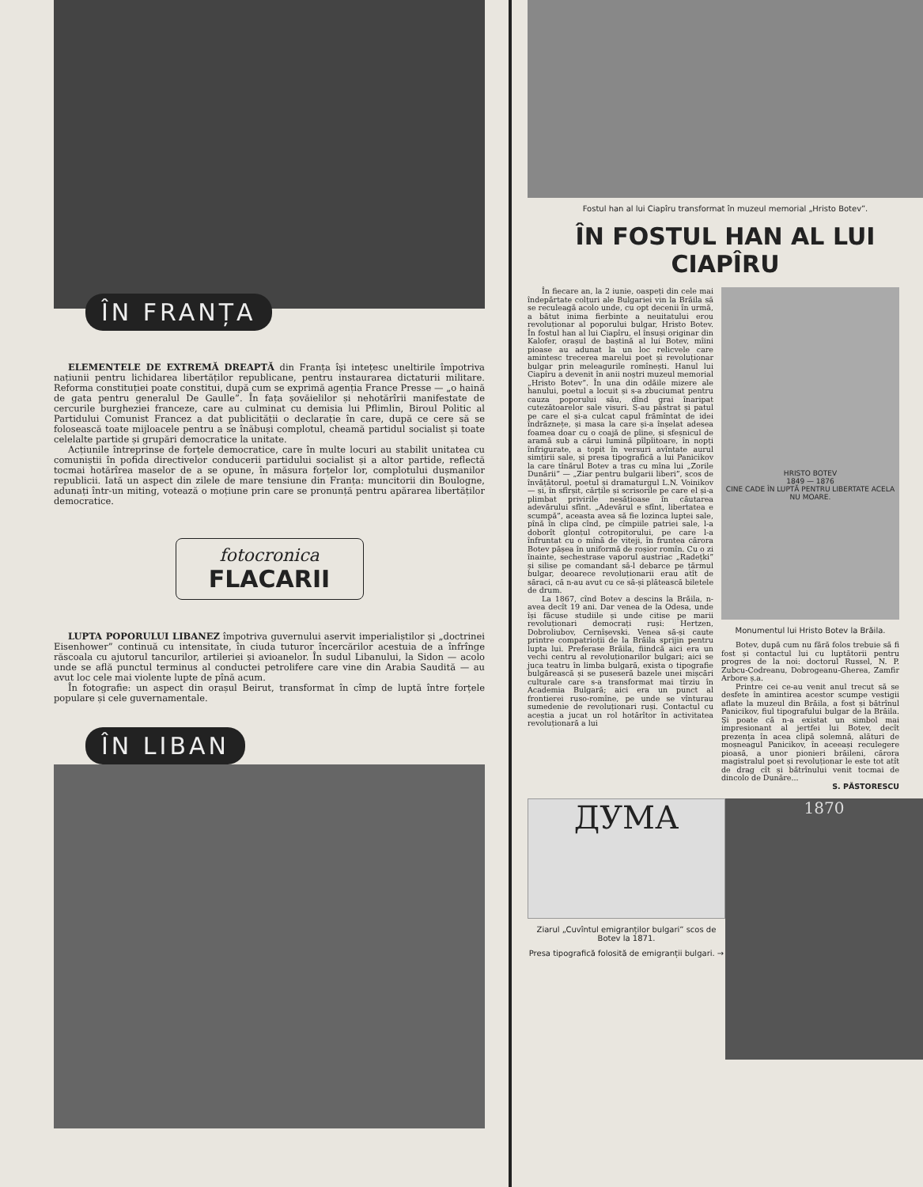ÎN FRANȚA
ELEMENTELE DE EXTREMĂ DREAPTĂ din Franța își intețesc uneltirile împotriva națiunii pentru lichidarea libertăților republicane, pentru instaurarea dictaturii militare. Reforma constituției poate constitui, după cum se exprimă agenția France Presse — „o haină de gata pentru generalul De Gaulle”. În fața șovăielilor și nehotărîrii manifestate de cercurile burgheziei franceze, care au culminat cu demisia lui Pflimlin, Biroul Politic al Partidului Comunist Francez a dat publicității o declarație în care, după ce cere să se folosească toate mijloacele pentru a se înăbuși complotul, cheamă partidul socialist și toate celelalte partide și grupări democratice la unitate.
Acțiunile întreprinse de forțele democratice, care în multe locuri au stabilit unitatea cu comuniștii în pofida directivelor conducerii partidului socialist și a altor partide, reflectă tocmai hotărîrea maselor de a se opune, în măsura forțelor lor, complotului dușmanilor republicii. Iată un aspect din zilele de mare tensiune din Franța: muncitorii din Boulogne, adunați într-un miting, votează o moțiune prin care se pronunță pentru apărarea libertăților democratice.
fotocronica
FLACARII
LUPTA POPORULUI LIBANEZ împotriva guvernului aservit imperialiștilor și „doctrinei Eisenhower” continuă cu intensitate, în ciuda tuturor încercărilor acestuia de a înfrînge răscoala cu ajutorul tancurilor, artileriei și avioanelor. În sudul Libanului, la Sidon — acolo unde se află punctul terminus al conductei petrolifere care vine din Arabia Saudită — au avut loc cele mai violente lupte de pînă acum.
În fotografie: un aspect din orașul Beirut, transformat în cîmp de luptă între forțele populare și cele guvernamentale.
ÎN LIBAN
Fostul han al lui Ciapîru transformat în muzeul memorial „Hristo Botev”.
ÎN FOSTUL HAN AL LUI CIAPÎRU
În fiecare an, la 2 iunie, oaspeți din cele mai îndepărtate colțuri ale Bulgariei vin la Brăila să se reculeagă acolo unde, cu opt decenii în urmă, a bătut inima fierbinte a neuitatului erou revoluționar al poporului bulgar, Hristo Botev. În fostul han al lui Ciapîru, el însuși originar din Kalofer, orașul de baștină al lui Botev, mîini pioase au adunat la un loc relicvele care amintesc trecerea marelui poet și revoluționar bulgar prin meleagurile romînești. Hanul lui Ciapîru a devenit în anii noștri muzeul memorial „Hristo Botev”. În una din odăile mizere ale hanului, poetul a locuit și s-a zbuciumat pentru cauza poporului său, dînd grai înaripat cutezătoarelor sale visuri. S-au păstrat și patul pe care el și-a culcat capul frămîntat de idei îndrăznețe, și masa la care și-a înșelat adesea foamea doar cu o coajă de pîine, și sfeșnicul de aramă sub a cărui lumină pîlpîitoare, în nopți înfrigurate, a topit în versuri avîntate aurul simțirii sale, și presa tipografică a lui Panicikov la care tînărul Botev a tras cu mîna lui „Zorile Dunării” — „Ziar pentru bulgarii liberi”, scos de învățătorul, poetul și dramaturgul L.N. Voinikov — și, în sfîrșit, cărțile și scrisorile pe care el și-a plimbat privirile nesățioase în căutarea adevărului sfînt. „Adevărul e sfînt, libertatea e scumpă”, aceasta avea să fie lozinca luptei sale, pînă în clipa cînd, pe cîmpiile patriei sale, l-a doborît glonțul cotropitorului, pe care l-a înfruntat cu o mînă de viteji, în fruntea cărora Botev pășea în uniformă de roșior romîn. Cu o zi înainte, sechestrase vaporul austriac „Radețki” și silise pe comandant să-l debarce pe țărmul bulgar, deoarece revoluționarii erau atît de săraci, că n-au avut cu ce să-și plătească biletele de drum.
La 1867, cînd Botev a descins la Brăila, n-avea decît 19 ani. Dar venea de la Odesa, unde își făcuse studiile și unde citise pe marii revoluționari democrați ruși: Hertzen, Dobroliubov, Cernîșevski. Venea să-și caute printre compatrioții de la Brăila sprijin pentru lupta lui. Preferase Brăila, fiindcă aici era un vechi centru al revoluționarilor bulgari; aici se juca teatru în limba bulgară, exista o tipografie bulgărească și se puseseră bazele unei mișcări culturale care s-a transformat mai tîrziu în Academia Bulgară; aici era un punct al frontierei ruso-romîne, pe unde se vînturau sumedenie de revoluționari ruși. Contactul cu aceștia a jucat un rol hotărîtor în activitatea revoluționară a lui
HRISTO BOTEV
1849 — 1876
CINE CADE ÎN LUPTĂ PENTRU LIBERTATE ACELA NU MOARE.
Monumentul lui Hristo Botev la Brăila.
Botev, după cum nu fără folos trebuie să fi fost și contactul lui cu luptătorii pentru progres de la noi: doctorul Russel, N. P. Zubcu-Codreanu, Dobrogeanu-Gherea, Zamfir Arbore ș.a.
Printre cei ce-au venit anul trecut să se desfete în amintirea acestor scumpe vestigii aflate la muzeul din Brăila, a fost și bătrînul Panicikov, fiul tipografului bulgar de la Brăila. Și poate că n-a existat un simbol mai impresionant al jertfei lui Botev, decît prezența în acea clipă solemnă, alături de moșneagul Panicikov, în aceeași reculegere pioasă, a unor pionieri brăileni, cărora magistralul poet și revoluționar le este tot atît de drag cît și bătrînului venit tocmai de dincolo de Dunăre...
S. PĂSTORESCU
ДУМА
Ziarul „Cuvîntul emigranților bulgari” scos de Botev la 1871.
Presa tipografică folosită de emigranții bulgari. →
1870